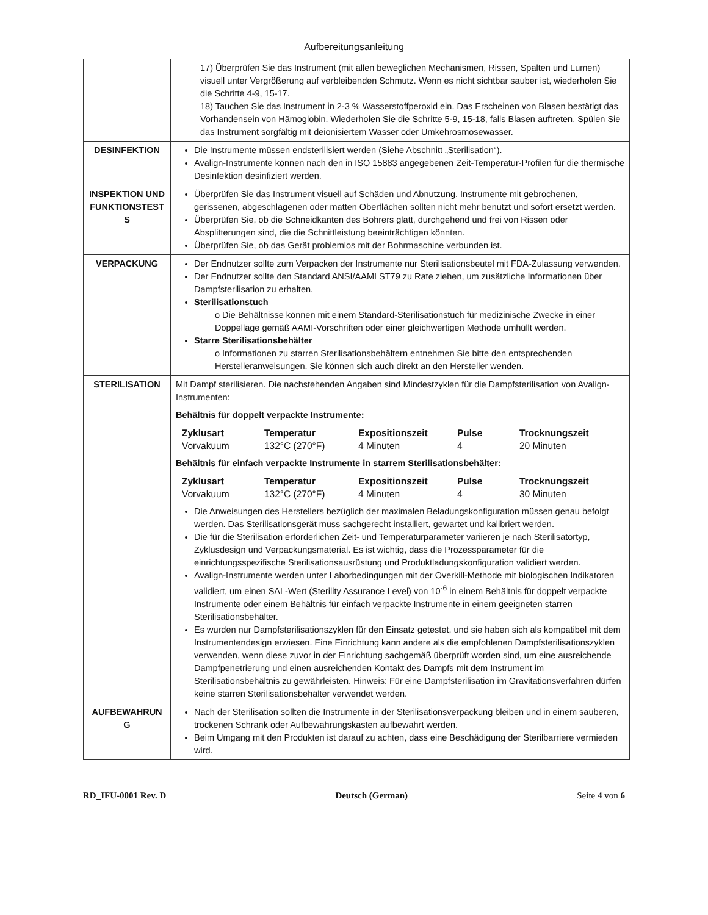Aufbereitungsanleitung
| | 17) Überprüfen Sie das Instrument (mit allen beweglichen Mechanismen, Rissen, Spalten und Lumen) visuell unter Vergrößerung auf verbleibenden Schmutz. Wenn es nicht sichtbar sauber ist, wiederholen Sie die Schritte 4-9, 15-17. 18) Tauchen Sie das Instrument in 2-3 % Wasserstoffperoxid ein. Das Erscheinen von Blasen bestätigt das Vorhandensein von Hämoglobin. Wiederholen Sie die Schritte 5-9, 15-18, falls Blasen auftreten. Spülen Sie das Instrument sorgfältig mit deionisiertem Wasser oder Umkehrosmosewasser. |
| DESINFEKTION | Die Instrumente müssen endsterilisiert werden (Siehe Abschnitt „Sterilisation“). Avalign-Instrumente können nach den in ISO 15883 angegebenen Zeit-Temperatur-Profilen für die thermische Desinfektion desinfiziert werden. |
| INSPEKTION UND FUNKTIONSTEST S | Überprüfen Sie das Instrument visuell auf Schäden und Abnutzung. Instrumente mit gebrochenen, gerissenen, abgeschlagenen oder matten Oberflächen sollten nicht mehr benutzt und sofort ersetzt werden. Überprüfen Sie, ob die Schneidkanten des Bohrers glatt, durchgehend und frei von Rissen oder Absplitterungen sind, die die Schnittleistung beeinträchtigen könnten. Überprüfen Sie, ob das Gerät problemlos mit der Bohrmaschine verbunden ist. |
| VERPACKUNG | Der Endnutzer sollte zum Verpacken der Instrumente nur Sterilisationsbeutel mit FDA-Zulassung verwenden. Der Endnutzer sollte den Standard ANSI/AAMI ST79 zu Rate ziehen, um zusätzliche Informationen über Dampfsterilisation zu erhalten. Sterilisationstuch o Die Behältnisse können mit einem Standard-Sterilisationstuch für medizinische Zwecke in einer Doppellage gemäß AAMI-Vorschriften oder einer gleichwertigen Methode umhüllt werden. Starre Sterilisationsbehälter o Informationen zu starren Sterilisationsbehältern entnehmen Sie bitte den entsprechenden Herstelleranweisungen. Sie können sich auch direkt an den Hersteller wenden. |
| STERILISATION | Mit Dampf sterilisieren. Die nachstehenden Angaben sind Mindestzyklen für die Dampfsterilisation von Avalign-Instrumenten: Behältnis für doppelt verpackte Instrumente: / Zyklusart / Temperatur / Expositionszeit / Pulse / Trocknungszeit / / --- / --- / --- / --- / --- / / Vorvakuum / 132°C (270°F) / 4 Minuten / 4 / 20 Minuten / Behältnis für einfach verpackte Instrumente in starrem Sterilisationsbehälter: / Zyklusart / Temperatur / Expositionszeit / Pulse / Trocknungszeit / / --- / --- / --- / --- / --- / / Vorvakuum / 132°C (270°F) / 4 Minuten / 4 / 30 Minuten / Die Anweisungen des Herstellers bezüglich der maximalen Beladungskonfiguration müssen genau befolgt werden. Das Sterilisationsgerät muss sachgerecht installiert, gewartet und kalibriert werden. Die für die Sterilisation erforderlichen Zeit- und Temperaturparameter variieren je nach Sterilisatortyp, Zyklusdesign und Verpackungsmaterial. Es ist wichtig, dass die Prozessparameter für die einrichtungsspezifische Sterilisationsausrüstung und Produktladungskonfiguration validiert werden. Avalign-Instrumente werden unter Laborbedingungen mit der Overkill-Methode mit biologischen Indikatoren validiert, um einen SAL-Wert (Sterility Assurance Level) von 10<sup>-6</sup> in einem Behältnis für doppelt verpackte Instrumente oder einem Behältnis für einfach verpackte Instrumente in einem geeigneten starren Sterilisationsbehälter. Es wurden nur Dampfsterilisationszyklen für den Einsatz getestet, und sie haben sich als kompatibel mit dem Instrumentendesign erwiesen. Eine Einrichtung kann andere als die empfohlenen Dampfsterilisationszyklen verwenden, wenn diese zuvor in der Einrichtung sachgemäß überprüft worden sind, um eine ausreichende Dampfpenetrierung und einen ausreichenden Kontakt des Dampfs mit dem Instrument im Sterilisationsbehältnis zu gewährleisten. Hinweis: Für eine Dampfsterilisation im Gravitationsverfahren dürfen keine starren Sterilisationsbehälter verwendet werden. |
| AUFBEWAHRUN G | Nach der Sterilisation sollten die Instrumente in der Sterilisationsverpackung bleiben und in einem sauberen, trockenen Schrank oder Aufbewahrungskasten aufbewahrt werden. Beim Umgang mit den Produkten ist darauf zu achten, dass eine Beschädigung der Sterilbarriere vermieden wird. |
RD_IFU-0001 Rev. D Deutsch (German) Seite 4 von 6